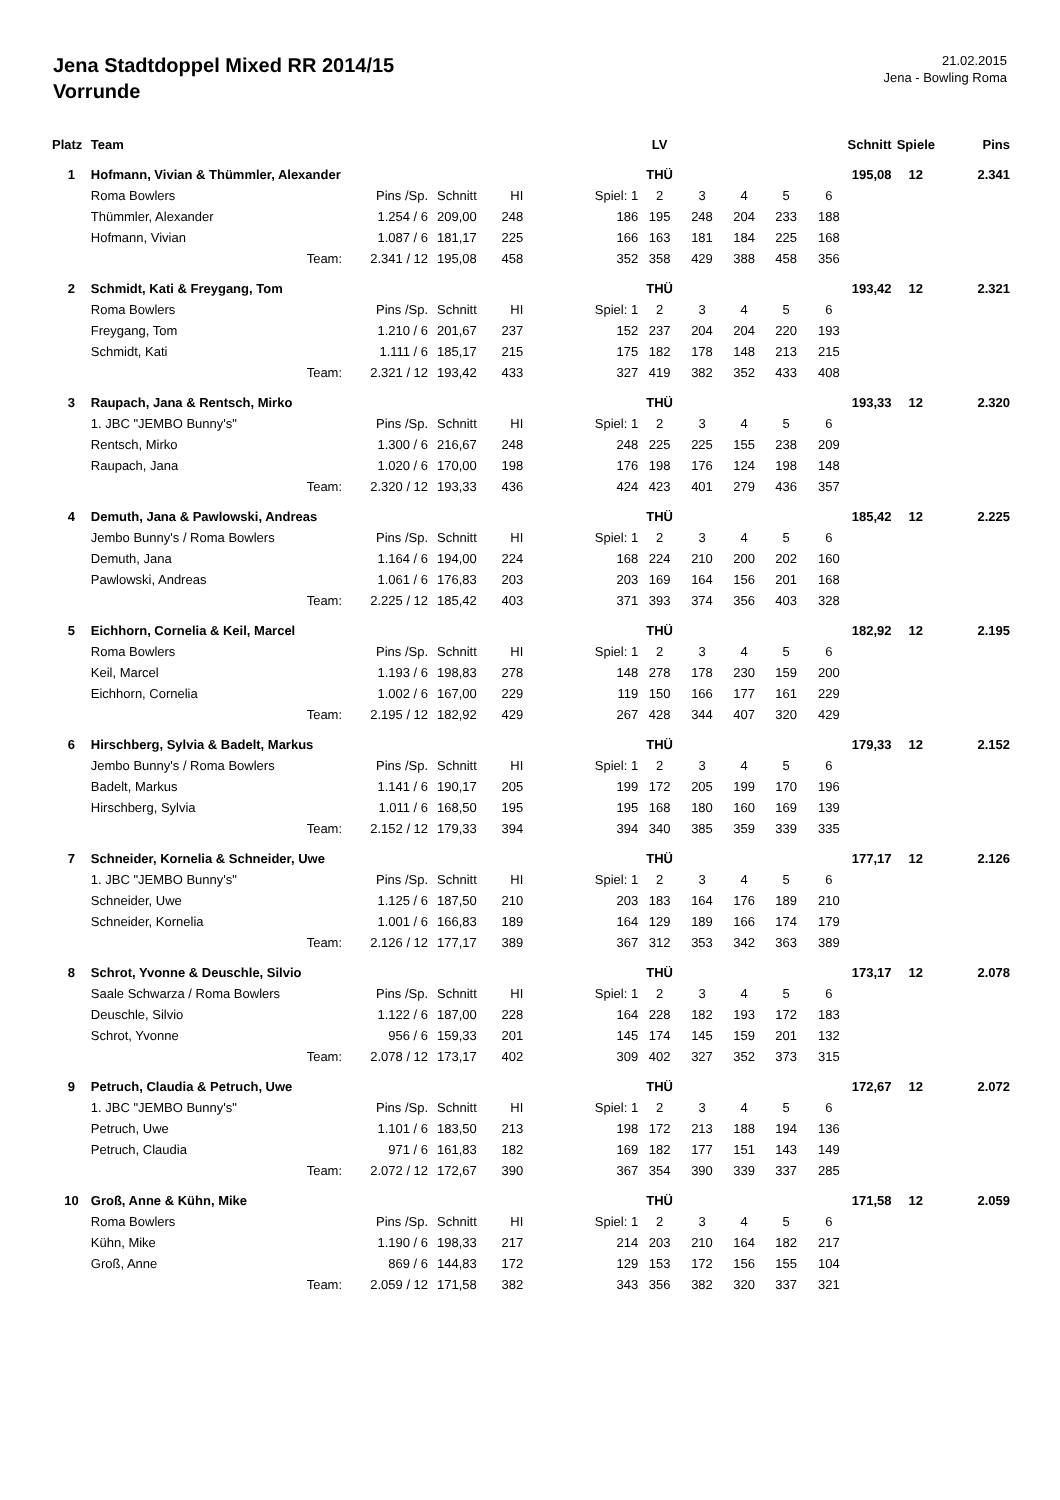Jena Stadtdoppel Mixed RR 2014/15
Vorrunde
21.02.2015
Jena - Bowling Roma
| Platz | Team | | | | | | LV | | | | Schnitt | | Spiele | Pins |
| --- | --- | --- | --- | --- | --- | --- | --- | --- | --- | --- | --- | --- | --- | --- |
| 1 | Hofmann, Vivian & Thümmler, Alexander | | | | | | THÜ | | | | 195,08 | | 12 | 2.341 |
| | Roma Bowlers | Pins /Sp. | Schnitt | HI | | Spiel: 1 | 2 | 3 | 4 | 5 | 6 | | | |
| | Thümmler, Alexander | 1.254 / 6 | 209,00 | 248 | | 186 | 195 | 248 | 204 | 233 | 188 | | | |
| | Hofmann, Vivian | 1.087 / 6 | 181,17 | 225 | | 166 | 163 | 181 | 184 | 225 | 168 | | | |
| | Team: | 2.341 / 12 | 195,08 | 458 | | 352 | 358 | 429 | 388 | 458 | 356 | | | |
| 2 | Schmidt, Kati & Freygang, Tom | | | | | | THÜ | | | | 193,42 | | 12 | 2.321 |
| | Roma Bowlers | Pins /Sp. | Schnitt | HI | | Spiel: 1 | 2 | 3 | 4 | 5 | 6 | | | |
| | Freygang, Tom | 1.210 / 6 | 201,67 | 237 | | 152 | 237 | 204 | 204 | 220 | 193 | | | |
| | Schmidt, Kati | 1.111 / 6 | 185,17 | 215 | | 175 | 182 | 178 | 148 | 213 | 215 | | | |
| | Team: | 2.321 / 12 | 193,42 | 433 | | 327 | 419 | 382 | 352 | 433 | 408 | | | |
| 3 | Raupach, Jana & Rentsch, Mirko | | | | | | THÜ | | | | 193,33 | | 12 | 2.320 |
| | 1. JBC "JEMBO Bunny's" | Pins /Sp. | Schnitt | HI | | Spiel: 1 | 2 | 3 | 4 | 5 | 6 | | | |
| | Rentsch, Mirko | 1.300 / 6 | 216,67 | 248 | | 248 | 225 | 225 | 155 | 238 | 209 | | | |
| | Raupach, Jana | 1.020 / 6 | 170,00 | 198 | | 176 | 198 | 176 | 124 | 198 | 148 | | | |
| | Team: | 2.320 / 12 | 193,33 | 436 | | 424 | 423 | 401 | 279 | 436 | 357 | | | |
| 4 | Demuth, Jana & Pawlowski, Andreas | | | | | | THÜ | | | | 185,42 | | 12 | 2.225 |
| | Jembo Bunny's / Roma Bowlers | Pins /Sp. | Schnitt | HI | | Spiel: 1 | 2 | 3 | 4 | 5 | 6 | | | |
| | Demuth, Jana | 1.164 / 6 | 194,00 | 224 | | 168 | 224 | 210 | 200 | 202 | 160 | | | |
| | Pawlowski, Andreas | 1.061 / 6 | 176,83 | 203 | | 203 | 169 | 164 | 156 | 201 | 168 | | | |
| | Team: | 2.225 / 12 | 185,42 | 403 | | 371 | 393 | 374 | 356 | 403 | 328 | | | |
| 5 | Eichhorn, Cornelia & Keil, Marcel | | | | | | THÜ | | | | 182,92 | | 12 | 2.195 |
| | Roma Bowlers | Pins /Sp. | Schnitt | HI | | Spiel: 1 | 2 | 3 | 4 | 5 | 6 | | | |
| | Keil, Marcel | 1.193 / 6 | 198,83 | 278 | | 148 | 278 | 178 | 230 | 159 | 200 | | | |
| | Eichhorn, Cornelia | 1.002 / 6 | 167,00 | 229 | | 119 | 150 | 166 | 177 | 161 | 229 | | | |
| | Team: | 2.195 / 12 | 182,92 | 429 | | 267 | 428 | 344 | 407 | 320 | 429 | | | |
| 6 | Hirschberg, Sylvia & Badelt, Markus | | | | | | THÜ | | | | 179,33 | | 12 | 2.152 |
| | Jembo Bunny's / Roma Bowlers | Pins /Sp. | Schnitt | HI | | Spiel: 1 | 2 | 3 | 4 | 5 | 6 | | | |
| | Badelt, Markus | 1.141 / 6 | 190,17 | 205 | | 199 | 172 | 205 | 199 | 170 | 196 | | | |
| | Hirschberg, Sylvia | 1.011 / 6 | 168,50 | 195 | | 195 | 168 | 180 | 160 | 169 | 139 | | | |
| | Team: | 2.152 / 12 | 179,33 | 394 | | 394 | 340 | 385 | 359 | 339 | 335 | | | |
| 7 | Schneider, Kornelia & Schneider, Uwe | | | | | | THÜ | | | | 177,17 | | 12 | 2.126 |
| | 1. JBC "JEMBO Bunny's" | Pins /Sp. | Schnitt | HI | | Spiel: 1 | 2 | 3 | 4 | 5 | 6 | | | |
| | Schneider, Uwe | 1.125 / 6 | 187,50 | 210 | | 203 | 183 | 164 | 176 | 189 | 210 | | | |
| | Schneider, Kornelia | 1.001 / 6 | 166,83 | 189 | | 164 | 129 | 189 | 166 | 174 | 179 | | | |
| | Team: | 2.126 / 12 | 177,17 | 389 | | 367 | 312 | 353 | 342 | 363 | 389 | | | |
| 8 | Schrot, Yvonne & Deuschle, Silvio | | | | | | THÜ | | | | 173,17 | | 12 | 2.078 |
| | Saale Schwarza / Roma Bowlers | Pins /Sp. | Schnitt | HI | | Spiel: 1 | 2 | 3 | 4 | 5 | 6 | | | |
| | Deuschle, Silvio | 1.122 / 6 | 187,00 | 228 | | 164 | 228 | 182 | 193 | 172 | 183 | | | |
| | Schrot, Yvonne | 956 / 6 | 159,33 | 201 | | 145 | 174 | 145 | 159 | 201 | 132 | | | |
| | Team: | 2.078 / 12 | 173,17 | 402 | | 309 | 402 | 327 | 352 | 373 | 315 | | | |
| 9 | Petruch, Claudia & Petruch, Uwe | | | | | | THÜ | | | | 172,67 | | 12 | 2.072 |
| | 1. JBC "JEMBO Bunny's" | Pins /Sp. | Schnitt | HI | | Spiel: 1 | 2 | 3 | 4 | 5 | 6 | | | |
| | Petruch, Uwe | 1.101 / 6 | 183,50 | 213 | | 198 | 172 | 213 | 188 | 194 | 136 | | | |
| | Petruch, Claudia | 971 / 6 | 161,83 | 182 | | 169 | 182 | 177 | 151 | 143 | 149 | | | |
| | Team: | 2.072 / 12 | 172,67 | 390 | | 367 | 354 | 390 | 339 | 337 | 285 | | | |
| 10 | Groß, Anne & Kühn, Mike | | | | | | THÜ | | | | 171,58 | | 12 | 2.059 |
| | Roma Bowlers | Pins /Sp. | Schnitt | HI | | Spiel: 1 | 2 | 3 | 4 | 5 | 6 | | | |
| | Kühn, Mike | 1.190 / 6 | 198,33 | 217 | | 214 | 203 | 210 | 164 | 182 | 217 | | | |
| | Groß, Anne | 869 / 6 | 144,83 | 172 | | 129 | 153 | 172 | 156 | 155 | 104 | | | |
| | Team: | 2.059 / 12 | 171,58 | 382 | | 343 | 356 | 382 | 320 | 337 | 321 | | | |